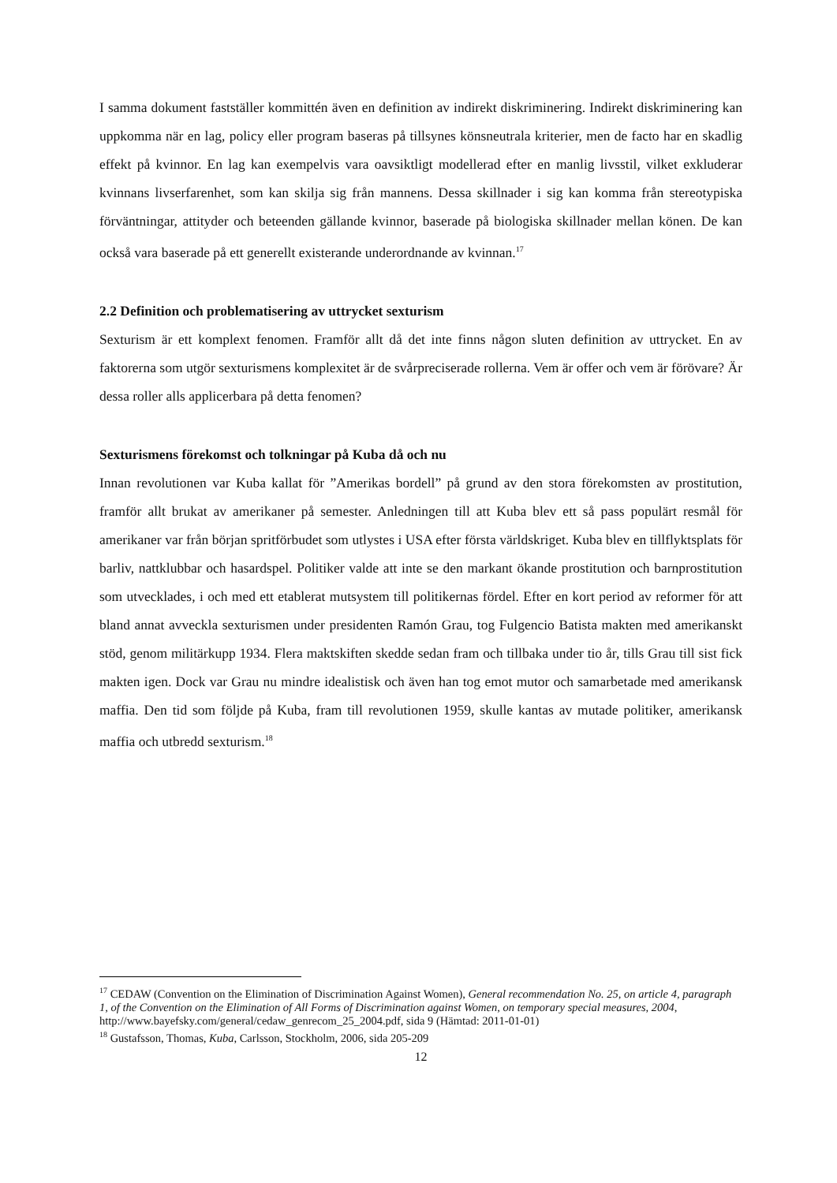I samma dokument fastställer kommittén även en definition av indirekt diskriminering. Indirekt diskriminering kan uppkomma när en lag, policy eller program baseras på tillsynes könsneutrala kriterier, men de facto har en skadlig effekt på kvinnor. En lag kan exempelvis vara oavsiktligt modellerad efter en manlig livsstil, vilket exkluderar kvinnans livserfarenhet, som kan skilja sig från mannens. Dessa skillnader i sig kan komma från stereotypiska förväntningar, attityder och beteenden gällande kvinnor, baserade på biologiska skillnader mellan könen. De kan också vara baserade på ett generellt existerande underordnande av kvinnan.<sup>17</sup>
2.2 Definition och problematisering av uttrycket sexturism
Sexturism är ett komplext fenomen. Framför allt då det inte finns någon sluten definition av uttrycket. En av faktorerna som utgör sexturismens komplexitet är de svårpreciserade rollerna. Vem är offer och vem är förövare? Är dessa roller alls applicerbara på detta fenomen?
Sexturismens förekomst och tolkningar på Kuba då och nu
Innan revolutionen var Kuba kallat för ”Amerikas bordell” på grund av den stora förekomsten av prostitution, framför allt brukat av amerikaner på semester. Anledningen till att Kuba blev ett så pass populärt resmål för amerikaner var från början spritförbudet som utlystes i USA efter första världskriget. Kuba blev en tillflyktsplats för barliv, nattklubbar och hasardspel. Politiker valde att inte se den markant ökande prostitution och barnprostitution som utvecklades, i och med ett etablerat mutsystem till politikernas fördel. Efter en kort period av reformer för att bland annat avveckla sexturismen under presidenten Ramón Grau, tog Fulgencio Batista makten med amerikanskt stöd, genom militärkupp 1934. Flera maktskiften skedde sedan fram och tillbaka under tio år, tills Grau till sist fick makten igen. Dock var Grau nu mindre idealistisk och även han tog emot mutor och samarbetade med amerikansk maffia. Den tid som följde på Kuba, fram till revolutionen 1959, skulle kantas av mutade politiker, amerikansk maffia och utbredd sexturism.<sup>18</sup>
<sup>17</sup> CEDAW (Convention on the Elimination of Discrimination Against Women), General recommendation No. 25, on article 4, paragraph 1, of the Convention on the Elimination of All Forms of Discrimination against Women, on temporary special measures, 2004,
http://www.bayefsky.com/general/cedaw_genrecom_25_2004.pdf, sida 9 (Hämtad: 2011-01-01)
<sup>18</sup> Gustafsson, Thomas, Kuba, Carlsson, Stockholm, 2006, sida 205-209
12